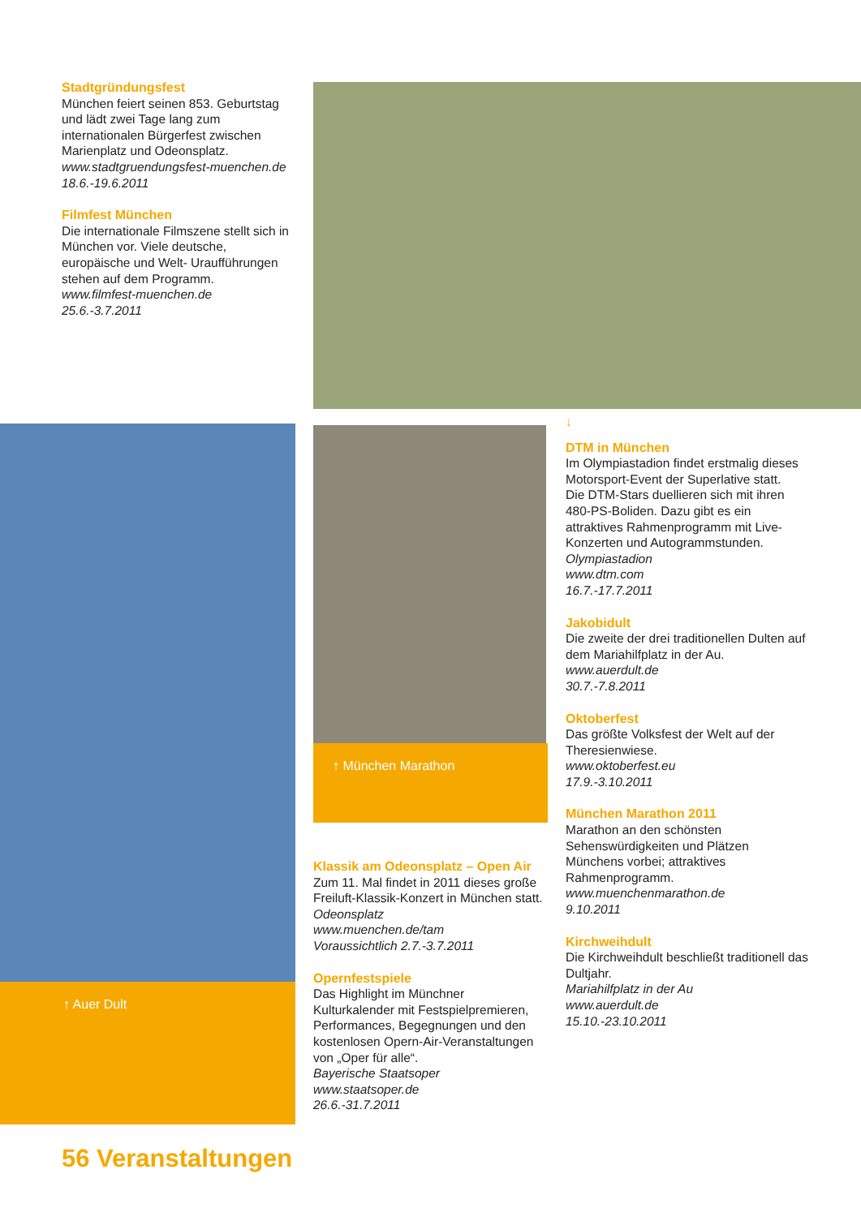Stadtgründungsfest
München feiert seinen 853. Geburtstag und lädt zwei Tage lang zum internationalen Bürgerfest zwischen Marienplatz und Odeonsplatz.
www.stadtgruendungsfest-muenchen.de
18.6.-19.6.2011
Filmfest München
Die internationale Filmszene stellt sich in München vor. Viele deutsche, europäische und Welt- Uraufführungen stehen auf dem Programm.
www.filmfest-muenchen.de
25.6.-3.7.2011
↑ Auer Dult
↑ München Marathon
Klassik am Odeonsplatz – Open Air
Zum 11. Mal findet in 2011 dieses große Freiluft-Klassik-Konzert in München statt.
Odeonsplatz
www.muenchen.de/tam
Voraussichtlich 2.7.-3.7.2011
Opernfestspiele
Das Highlight im Münchner Kulturkalender mit Festspielpremieren, Performances, Begegnungen und den kostenlosen Opern-Air-Veranstaltungen von „Oper für alle“.
Bayerische Staatsoper
www.staatsoper.de
26.6.-31.7.2011
↓
DTM in München
Im Olympiastadion findet erstmalig dieses Motorsport-Event der Superlative statt.
Die DTM-Stars duellieren sich mit ihren 480-PS-Boliden. Dazu gibt es ein attraktives Rahmenprogramm mit Live-Konzerten und Autogrammstunden.
Olympiastadion
www.dtm.com
16.7.-17.7.2011
Jakobidult
Die zweite der drei traditionellen Dulten auf dem Mariahilfplatz in der Au.
www.auerdult.de
30.7.-7.8.2011
Oktoberfest
Das größte Volksfest der Welt auf der Theresienwiese.
www.oktoberfest.eu
17.9.-3.10.2011
München Marathon 2011
Marathon an den schönsten Sehenswürdigkeiten und Plätzen Münchens vorbei; attraktives Rahmenprogramm.
www.muenchenmarathon.de
9.10.2011
Kirchweihdult
Die Kirchweihdult beschließt traditionell das Dultjahr.
Mariahilfplatz in der Au
www.auerdult.de
15.10.-23.10.2011
56 Veranstaltungen